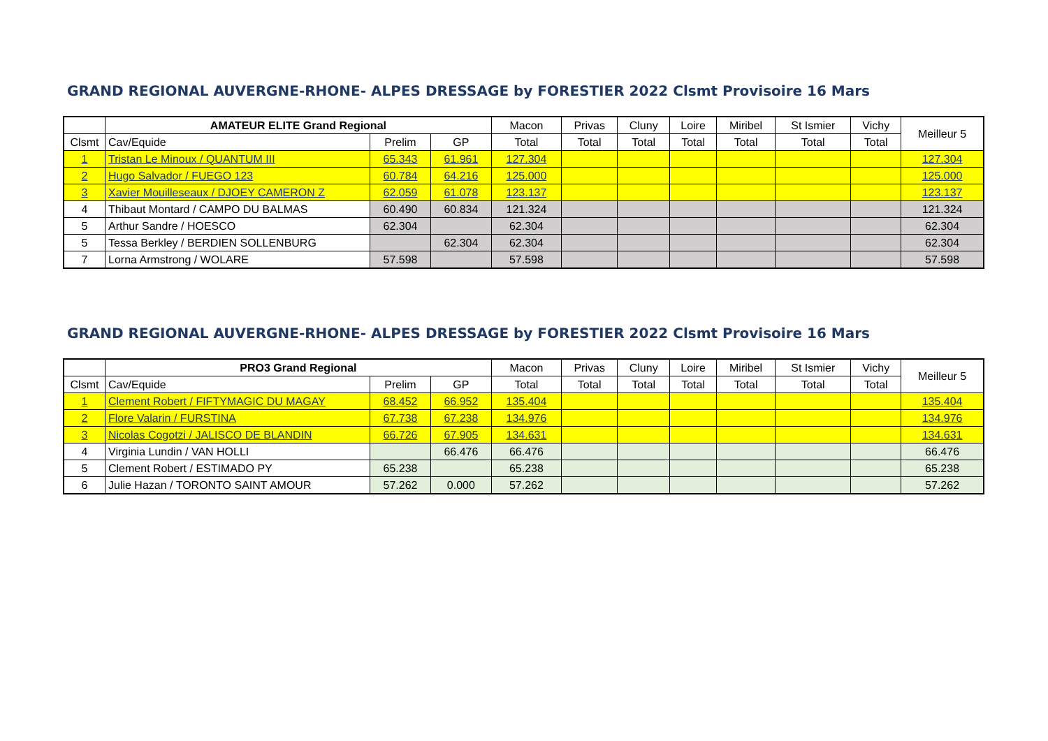GRAND REGIONAL AUVERGNE-RHONE- ALPES DRESSAGE by FORESTIER 2022 Clsmt Provisoire 16 Mars
| | AMATEUR ELITE Grand Regional | | | Macon | Privas | Cluny | Loire | Miribel | St Ismier | Vichy | Meilleur 5 |
| --- | --- | --- | --- | --- | --- | --- | --- | --- | --- | --- | --- |
| Clsmt | Cav/Equide | Prelim | GP | Total | Total | Total | Total | Total | Total | Total | |
| 1 | Tristan Le Minoux / QUANTUM III | 65.343 | 61.961 | 127.304 | | | | | | | 127.304 |
| 2 | Hugo Salvador / FUEGO 123 | 60.784 | 64.216 | 125.000 | | | | | | | 125.000 |
| 3 | Xavier Mouilleseaux / DJOEY CAMERON Z | 62.059 | 61.078 | 123.137 | | | | | | | 123.137 |
| 4 | Thibaut Montard / CAMPO DU BALMAS | 60.490 | 60.834 | 121.324 | | | | | | | 121.324 |
| 5 | Arthur Sandre / HOESCO | 62.304 | | 62.304 | | | | | | | 62.304 |
| 5 | Tessa Berkley / BERDIEN SOLLENBURG | | 62.304 | 62.304 | | | | | | | 62.304 |
| 7 | Lorna Armstrong / WOLARE | 57.598 | | 57.598 | | | | | | | 57.598 |
GRAND REGIONAL AUVERGNE-RHONE- ALPES DRESSAGE by FORESTIER 2022 Clsmt Provisoire 16 Mars
| | PRO3 Grand Regional | | | Macon | Privas | Cluny | Loire | Miribel | St Ismier | Vichy | Meilleur 5 |
| --- | --- | --- | --- | --- | --- | --- | --- | --- | --- | --- | --- |
| Clsmt | Cav/Equide | Prelim | GP | Total | Total | Total | Total | Total | Total | Total | |
| 1 | Clement Robert / FIFTYMAGIC DU MAGAY | 68.452 | 66.952 | 135.404 | | | | | | | 135.404 |
| 2 | Flore Valarin / FURSTINA | 67.738 | 67.238 | 134.976 | | | | | | | 134.976 |
| 3 | Nicolas Cogotzi / JALISCO DE BLANDIN | 66.726 | 67.905 | 134.631 | | | | | | | 134.631 |
| 4 | Virginia Lundin / VAN HOLLI | | 66.476 | 66.476 | | | | | | | 66.476 |
| 5 | Clement Robert / ESTIMADO PY | 65.238 | | 65.238 | | | | | | | 65.238 |
| 6 | Julie Hazan / TORONTO SAINT AMOUR | 57.262 | 0.000 | 57.262 | | | | | | | 57.262 |